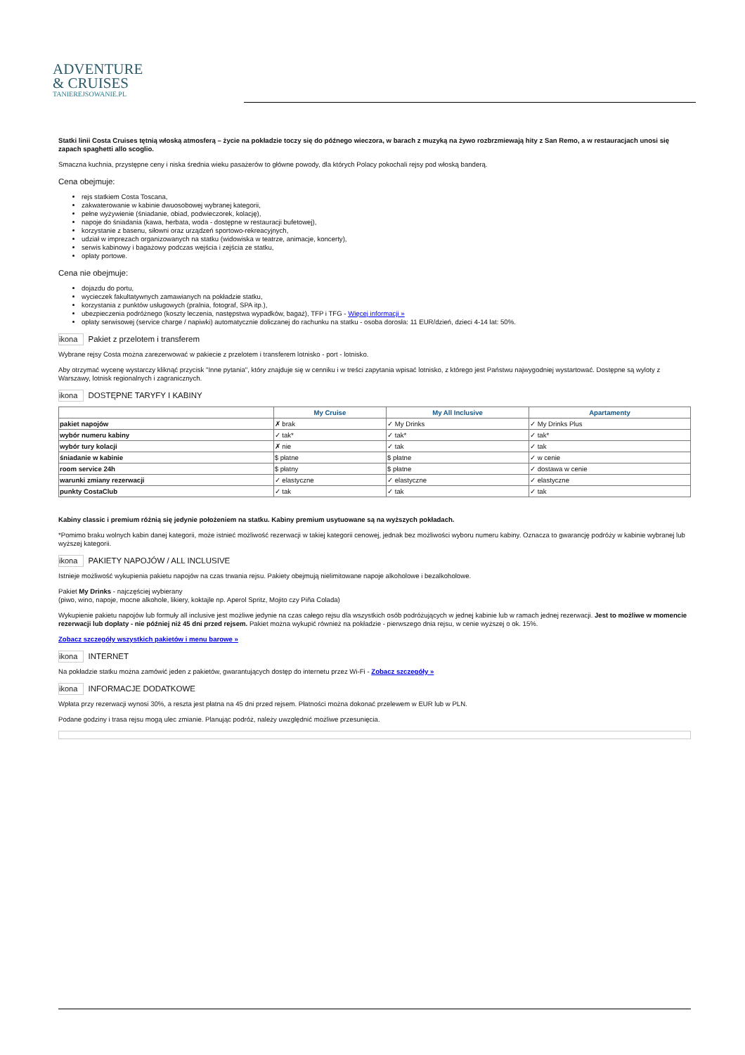ADVENTURE
& CRUISES
TANIEREJSOWANIE.PL
Statki linii Costa Cruises tętnią włoską atmosferą – życie na pokładzie toczy się do późnego wieczora, w barach z muzyką na żywo rozbrzmiewają hity z San Remo, a w restauracjach unosi się zapach spaghetti allo scoglio.
Smaczna kuchnia, przystępne ceny i niska średnia wieku pasażerów to główne powody, dla których Polacy pokochali rejsy pod włoską banderą.
Cena obejmuje:
rejs statkiem Costa Toscana,
zakwaterowanie w kabinie dwuosobowej wybranej kategorii,
pełne wyżywienie (śniadanie, obiad, podwieczorek, kolację),
napoje do śniadania (kawa, herbata, woda - dostępne w restauracji bufetowej),
korzystanie z basenu, siłowni oraz urządzeń sportowo-rekreacyjnych,
udział w imprezach organizowanych na statku (widowiska w teatrze, animacje, koncerty),
serwis kabinowy i bagażowy podczas wejścia i zejścia ze statku,
opłaty portowe.
Cena nie obejmuje:
dojazdu do portu,
wycieczek fakultatywnych zamawianych na pokładzie statku,
korzystania z punktów usługowych (pralnia, fotograf, SPA itp.),
ubezpieczenia podróżnego (koszty leczenia, następstwa wypadków, bagaż), TFP i TFG - Więcej informacji »
opłaty serwisowej (service charge / napiwki) automatycznie doliczanej do rachunku na statku - osoba dorosła: 11 EUR/dzień, dzieci 4-14 lat: 50%.
ikona Pakiet z przelotem i transferem
Wybrane rejsy Costa można zarezerwować w pakiecie z przelotem i transferem lotnisko - port - lotnisko.
Aby otrzymać wycenę wystarczy kliknąć przycisk "Inne pytania", który znajduje się w cenniku i w treści zapytania wpisać lotnisko, z którego jest Państwu najwygodniej wystartować. Dostępne są wyloty z Warszawy, lotnisk regionalnych i zagranicznych.
ikona DOSTĘPNE TARYFY I KABINY
| | My Cruise | My All Inclusive | Apartamenty |
| --- | --- | --- | --- |
| pakiet napojów | ✗ brak | ✓ My Drinks | ✓ My Drinks Plus |
| wybór numeru kabiny | ✓ tak* | ✓ tak* | ✓ tak* |
| wybór tury kolacji | ✗ nie | ✓ tak | ✓ tak |
| śniadanie w kabinie | $ płatne | $ płatne | ✓ w cenie |
| room service 24h | $ płatny | $ płatne | ✓ dostawa w cenie |
| warunki zmiany rezerwacji | ✓ elastyczne | ✓ elastyczne | ✓ elastyczne |
| punkty CostaClub | ✓ tak | ✓ tak | ✓ tak |
Kabiny classic i premium różnią się jedynie położeniem na statku. Kabiny premium usytuowane są na wyższych pokładach.
*Pomimo braku wolnych kabin danej kategorii, może istnieć możliwość rezerwacji w takiej kategorii cenowej, jednak bez możliwości wyboru numeru kabiny. Oznacza to gwarancję podróży w kabinie wybranej lub wyższej kategorii.
ikona PAKIETY NAPOJÓW / ALL INCLUSIVE
Istnieje możliwość wykupienia pakietu napojów na czas trwania rejsu. Pakiety obejmują nielimitowane napoje alkoholowe i bezalkoholowe.
Pakiet My Drinks - najczęściej wybierany
(piwo, wino, napoje, mocne alkohole, likiery, koktajle np. Aperol Spritz, Mojito czy Piña Colada)
Wykupienie pakietu napojów lub formuły all inclusive jest możliwe jedynie na czas całego rejsu dla wszystkich osób podróżujących w jednej kabinie lub w ramach jednej rezerwacji. Jest to możliwe w momencie rezerwacji lub dopłaty - nie później niż 45 dni przed rejsem. Pakiet można wykupić również na pokładzie - pierwszego dnia rejsu, w cenie wyższej o ok. 15%.
Zobacz szczegóły wszystkich pakietów i menu barowe »
ikona INTERNET
Na pokładzie statku można zamówić jeden z pakietów, gwarantujących dostęp do internetu przez Wi-Fi - Zobacz szczegóły »
ikona INFORMACJE DODATKOWE
Wpłata przy rezerwacji wynosi 30%, a reszta jest płatna na 45 dni przed rejsem. Płatności można dokonać przelewem w EUR lub w PLN.
Podane godziny i trasa rejsu mogą ulec zmianie. Planując podróż, należy uwzględnić możliwe przesunięcia.